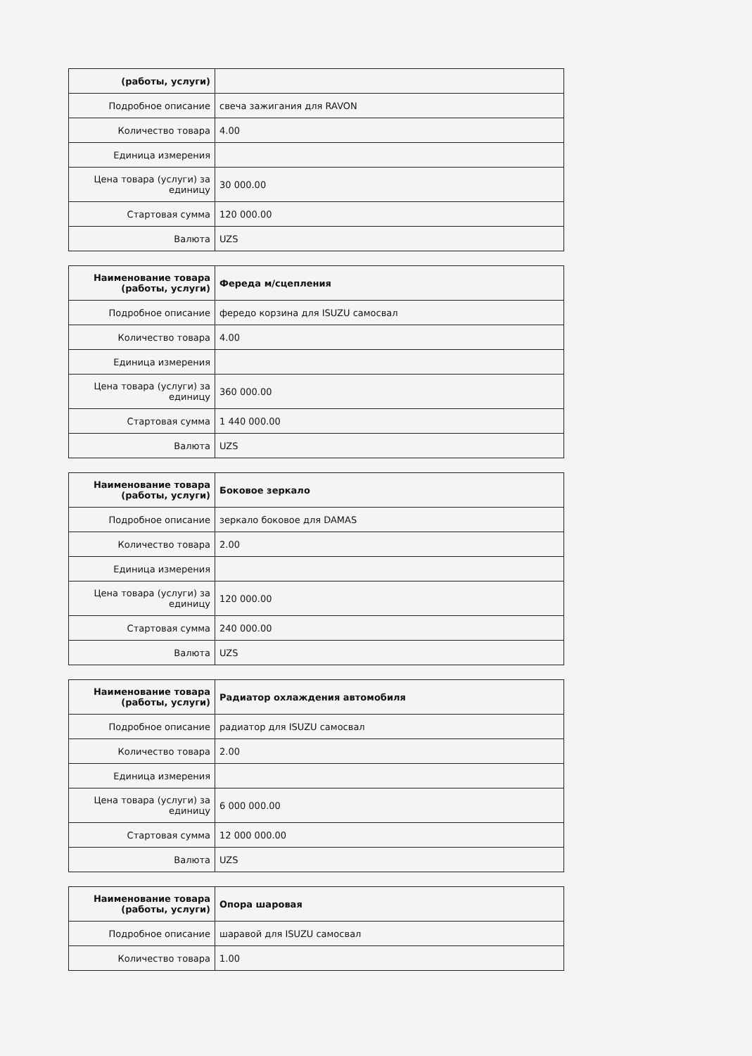| (работы, услуги) | |
| Подробное описание | свеча зажигания для RAVON |
| Количество товара | 4.00 |
| Единица измерения | |
| Цена товара (услуги) за единицу | 30 000.00 |
| Стартовая сумма | 120 000.00 |
| Валюта | UZS |
| Наименование товара (работы, услуги) | Фереда м/сцепления |
| Подробное описание | фередо корзина для ISUZU самосвал |
| Количество товара | 4.00 |
| Единица измерения | |
| Цена товара (услуги) за единицу | 360 000.00 |
| Стартовая сумма | 1 440 000.00 |
| Валюта | UZS |
| Наименование товара (работы, услуги) | Боковое зеркало |
| Подробное описание | зеркало боковое для DAMAS |
| Количество товара | 2.00 |
| Единица измерения | |
| Цена товара (услуги) за единицу | 120 000.00 |
| Стартовая сумма | 240 000.00 |
| Валюта | UZS |
| Наименование товара (работы, услуги) | Радиатор охлаждения автомобиля |
| Подробное описание | радиатор для ISUZU самосвал |
| Количество товара | 2.00 |
| Единица измерения | |
| Цена товара (услуги) за единицу | 6 000 000.00 |
| Стартовая сумма | 12 000 000.00 |
| Валюта | UZS |
| Наименование товара (работы, услуги) | Опора шаровая |
| Подробное описание | шаравой для ISUZU самосвал |
| Количество товара | 1.00 |